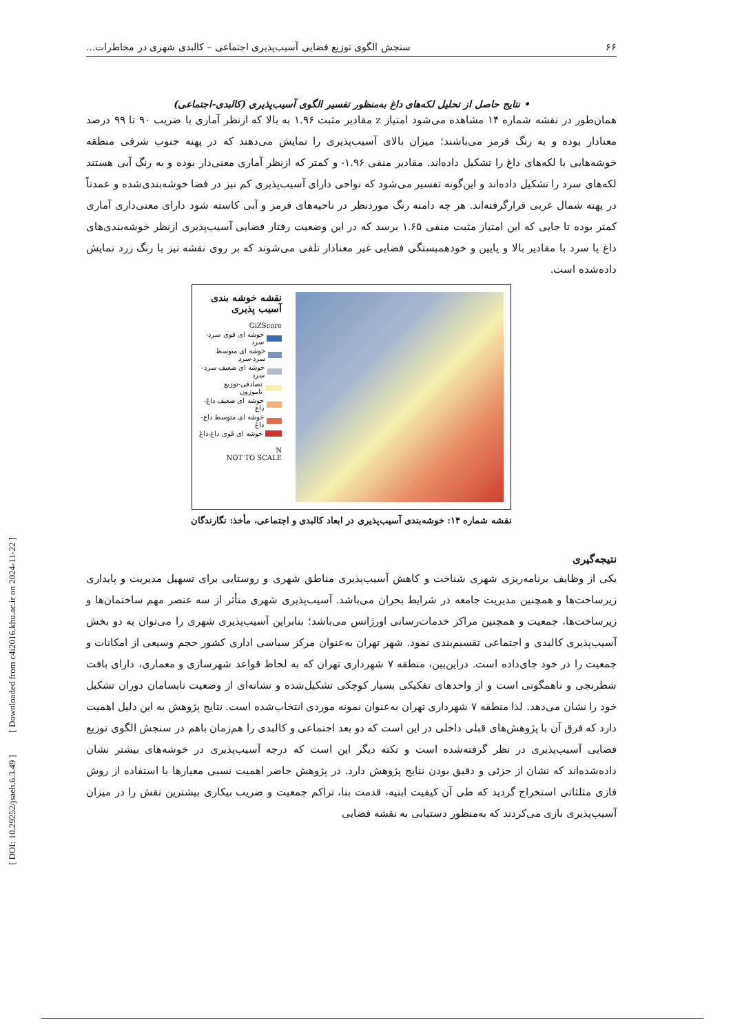۶۶ سنجش الگوی توزیع فضایی آسیب‌پذیری اجتماعی – کالبدی شهری در مخاطرات...
• نتایج حاصل از تحلیل لکه‌های داغ به‌منظور تفسیر الگوی آسیب‌پذیری (کالبدی-اجتماعی)
همان‌طور در نقشه شماره ۱۴ مشاهده می‌شود امتیاز z مقادیر مثبت ۱.۹۶ به بالا که ازنظر آماری با ضریب ۹۰ تا ۹۹ درصد معنادار بوده و به رنگ قرمز می‌باشند؛ میزان بالای آسیب‌پذیری را نمایش می‌دهند که در پهنه جنوب شرقی منطقه خوشه‌هایی با لکه‌های داغ را تشکیل داده‌اند. مقادیر منفی ۱.۹۶- و کمتر که ازنظر آماری معنی‌دار بوده و به رنگ آبی هستند لکه‌های سرد را تشکیل داده‌اند و این‌گونه تفسیر می‌شود که نواحی دارای آسیب‌پذیری کم نیز در فضا خوشه‌بندی‌شده و عمدتاً در پهنه شمال غربی قرارگرفته‌اند. هر چه دامنه رنگ موردنظر در ناحیه‌های قرمز و آبی کاسته شود دارای معنی‌داری آماری کمتر بوده تا جایی که این امتیاز مثبت منفی ۱.۶۵ برسد که در این وضعیت رفتار فضایی آسیب‌پذیری ازنظر خوشه‌بندی‌های داغ یا سرد با مقادیر بالا و پایین و خودهمبستگی فضایی غیر معنادار تلقی می‌شوند که بر روی نقشه نیز با رنگ زرد نمایش داده‌شده است.
نقشه خوشه بندی آسیب پذیری
GiZScore
خوشه ای قوی سرد-سرد
خوشه ای متوسط سرد-سرد
خوشه ای ضعیف سرد-سرد
تصادفی-توزیع ناموزون
خوشه ای ضعیف داغ-داغ
خوشه ای متوسط داغ-داغ
خوشه ای قوی داغ-داغ
N
NOT TO SCALE
نقشه شماره ۱۴: خوشه‌بندی آسیب‌پذیری در ابعاد کالبدی و اجتماعی، مأخذ: نگارندگان
نتیجه‌گیری
یکی از وظایف برنامه‌ریزی شهری شناخت و کاهش آسیب‌پذیری مناطق شهری و روستایی برای تسهیل مدیریت و پایداری زیرساخت‌ها و همچنین مدیریت جامعه در شرایط بحران می‌باشد. آسیب‌پذیری شهری متأثر از سه عنصر مهم ساختمان‌ها و زیرساخت‌ها، جمعیت و همچنین مراکز خدمات‌رسانی اورژانس می‌باشد؛ بنابراین آسیب‌پذیری شهری را می‌توان به دو بخش آسیب‌پذیری کالبدی و اجتماعی تقسیم‌بندی نمود. شهر تهران به‌عنوان مرکز سیاسی اداری کشور حجم وسیعی از امکانات و جمعیت را در خود جای‌داده است. دراین‌بین، منطقه ۷ شهرداری تهران که به لحاظ قواعد شهرسازی و معماری، دارای بافت شطرنجی و ناهمگونی است و از واحدهای تفکیکی بسیار کوچکی تشکیل‌شده و نشانه‌ای از وضعیت نابسامان دوران تشکیل خود را نشان می‌دهد. لذا منطقه ۷ شهرداری تهران به‌عنوان نمونه موردی انتخاب‌شده است. نتایج پژوهش به این دلیل اهمیت دارد که فرق آن با پژوهش‌های قبلی داخلی در این است که دو بعد اجتماعی و کالبدی را هم‌زمان باهم در سنجش الگوی توزیع فضایی آسیب‌پذیری در نظر گرفته‌شده است و نکته دیگر این است که درجه آسیب‌پذیری در خوشه‌های بیشتر نشان داده‌شده‌اند که نشان از جزئی و دقیق بودن نتایج پژوهش دارد. در پژوهش حاضر اهمیت نسبی معیارها با استفاده از روش فازی مثلثاتی استخراج گردید که طی آن کیفیت ابنیه، قدمت بنا، تراکم جمعیت و ضریب بیکاری بیشترین نقش را در میزان آسیب‌پذیری بازی می‌کردند که به‌منظور دستیابی به نقشه فضایی
[ DOI: 10.29252/jsaeh.6.3.49 ] [ Downloaded from c4i2016.khu.ac.ir on 2024-11-22 ]